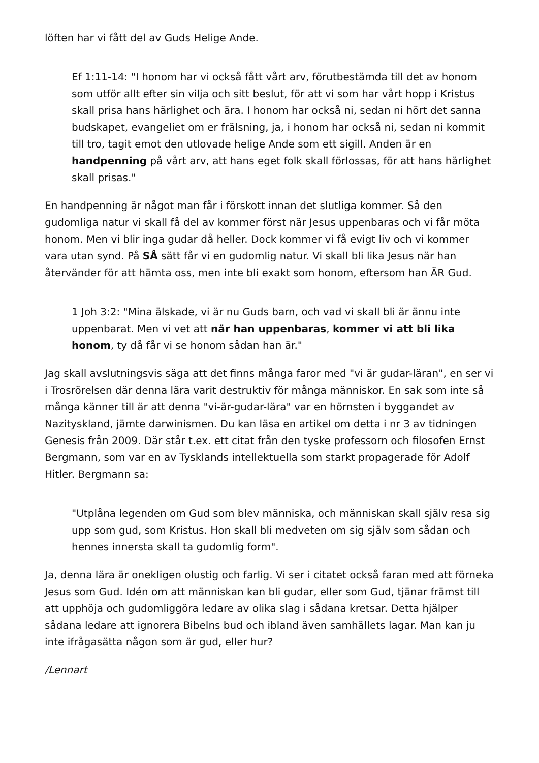löften har vi fått del av Guds Helige Ande.
Ef 1:11-14: "I honom har vi också fått vårt arv, förutbestämda till det av honom som utför allt efter sin vilja och sitt beslut, för att vi som har vårt hopp i Kristus skall prisa hans härlighet och ära. I honom har också ni, sedan ni hört det sanna budskapet, evangeliet om er frälsning, ja, i honom har också ni, sedan ni kommit till tro, tagit emot den utlovade helige Ande som ett sigill. Anden är en handpenning på vårt arv, att hans eget folk skall förlossas, för att hans härlighet skall prisas."
En handpenning är något man får i förskott innan det slutliga kommer. Så den gudomliga natur vi skall få del av kommer först när Jesus uppenbaras och vi får möta honom. Men vi blir inga gudar då heller. Dock kommer vi få evigt liv och vi kommer vara utan synd. På SÅ sätt får vi en gudomlig natur. Vi skall bli lika Jesus när han återvänder för att hämta oss, men inte bli exakt som honom, eftersom han ÄR Gud.
1 Joh 3:2: "Mina älskade, vi är nu Guds barn, och vad vi skall bli är ännu inte uppenbarat. Men vi vet att när han uppenbaras, kommer vi att bli lika honom, ty då får vi se honom sådan han är."
Jag skall avslutningsvis säga att det finns många faror med "vi är gudar-läran", en ser vi i Trosrörelsen där denna lära varit destruktiv för många människor. En sak som inte så många känner till är att denna "vi-är-gudar-lära" var en hörnsten i byggandet av Nazityskland, jämte darwinismen. Du kan läsa en artikel om detta i nr 3 av tidningen Genesis från 2009. Där står t.ex. ett citat från den tyske professorn och filosofen Ernst Bergmann, som var en av Tysklands intellektuella som starkt propagerade för Adolf Hitler. Bergmann sa:
"Utplåna legenden om Gud som blev människa, och människan skall själv resa sig upp som gud, som Kristus. Hon skall bli medveten om sig själv som sådan och hennes innersta skall ta gudomlig form".
Ja, denna lära är onekligen olustig och farlig. Vi ser i citatet också faran med att förneka Jesus som Gud. Idén om att människan kan bli gudar, eller som Gud, tjänar främst till att upphöja och gudomliggöra ledare av olika slag i sådana kretsar. Detta hjälper sådana ledare att ignorera Bibelns bud och ibland även samhällets lagar. Man kan ju inte ifrågasätta någon som är gud, eller hur?
/Lennart